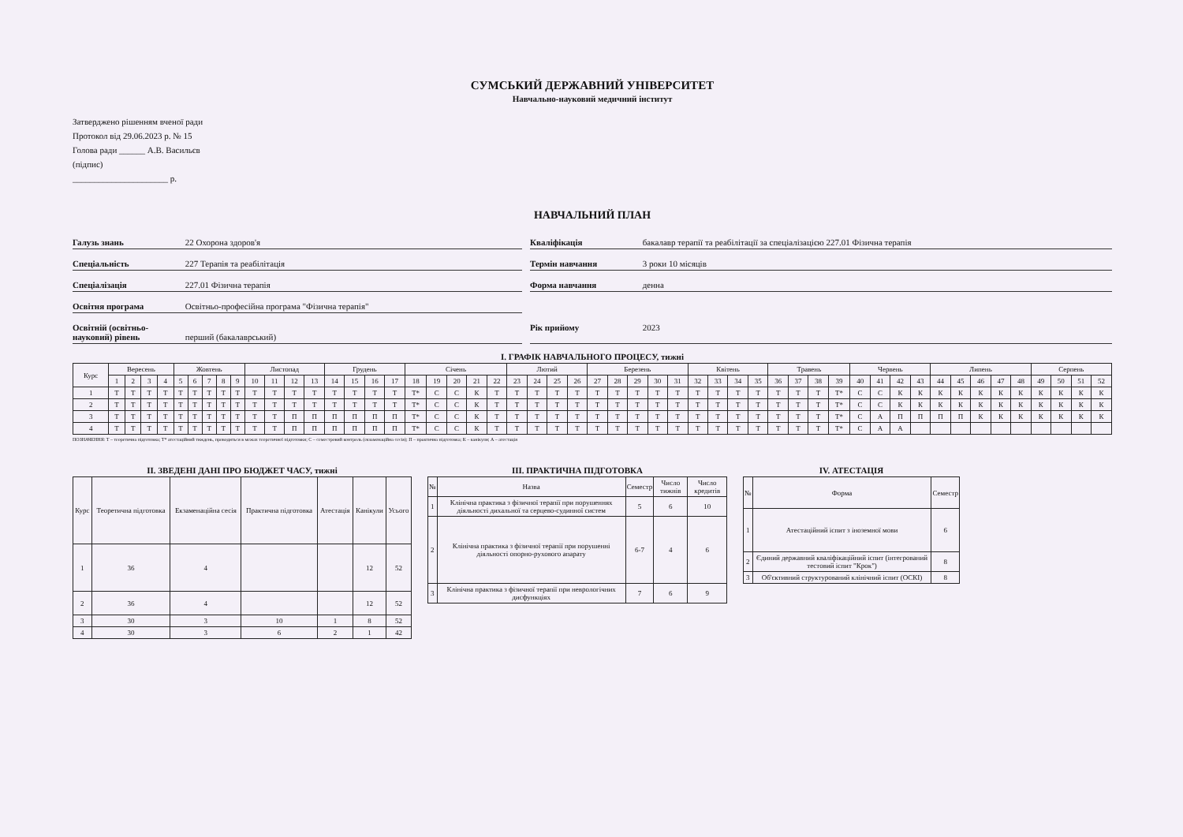СУМСЬКИЙ ДЕРЖАВНИЙ УНІВЕРСИТЕТ
Навчально-науковий медичний інститут
Затверджено рішенням вченої ради
Протокол від 29.06.2023 р. № 15
Голова ради ______ А.В. Васильєв
(підпис)
______________________ р.
НАВЧАЛЬНИЙ ПЛАН
Галузь знань 22 Охорона здоров'я
Кваліфікація бакалавр терапії та реабілітації за спеціалізацією 227.01 Фізична терапія
Спеціальність 227 Терапія та реабілітація
Термін навчання 3 роки 10 місяців
Спеціалізація 227.01 Фізична терапія
Форма навчання денна
Освітня програма Освітньо-професійна програма "Фізична терапія"
Освітній (освітньо-науковий) рівень перший (бакалаврський)
Рік прийому 2023
І. ГРАФІК НАВЧАЛЬНОГО ПРОЦЕСУ, тижні
| Курс | Вересень | | | | Жовтень | | | | | Листопад | | | | Грудень | | | | Січень | | | | | Лютий | | | | Березень | | | | | Квітень | | | | Травень | | | | Червень | | | | Липень | | | | | Серпень | | | |
| --- | --- | --- | --- | --- | --- | --- | --- | --- | --- | --- | --- | --- | --- | --- | --- | --- | --- | --- | --- | --- | --- | --- | --- | --- | --- | --- | --- | --- | --- | --- | --- | --- | --- | --- | --- | --- | --- | --- | --- | --- | --- | --- | --- | --- | --- | --- | --- | --- | --- | --- | --- | --- |
| | 1 | 2 | 3 | 4 | 5 | 6 | 7 | 8 | 9 | 10 | 11 | 12 | 13 | 14 | 15 | 16 | 17 | 18 | 19 | 20 | 21 | 22 | 23 | 24 | 25 | 26 | 27 | 28 | 29 | 30 | 31 | 32 | 33 | 34 | 35 | 36 | 37 | 38 | 39 | 40 | 41 | 42 | 43 | 44 | 45 | 46 | 47 | 48 | 49 | 50 | 51 | 52 |
| 1 | Т | Т | Т | Т | Т | Т | Т | Т | Т | Т | Т | Т | Т | Т | Т | Т | Т | Т* | С | С | К | Т | Т | Т | Т | Т | Т | Т | Т | Т | Т | Т | Т | Т | Т | Т | Т | Т | Т* | С | С | К | К | К | К | К | К | К | К | К | К | К |
| 2 | Т | Т | Т | Т | Т | Т | Т | Т | Т | Т | Т | Т | Т | Т | Т | Т | Т | Т* | С | С | К | Т | Т | Т | Т | Т | Т | Т | Т | Т | Т | Т | Т | Т | Т | Т | Т | Т | Т* | С | С | К | К | К | К | К | К | К | К | К | К | К |
| 3 | Т | Т | Т | Т | Т | Т | Т | Т | Т | Т | Т | П | П | П | П | П | П | Т* | С | С | К | Т | Т | Т | Т | Т | Т | Т | Т | Т | Т | Т | Т | Т | Т | Т | Т | Т | Т* | С | А | П | П | П | П | К | К | К | К | К | К | К |
| 4 | Т | Т | Т | Т | Т | Т | Т | Т | Т | Т | Т | П | П | П | П | П | П | Т* | С | С | К | Т | Т | Т | Т | Т | Т | Т | Т | Т | Т | Т | Т | Т | Т | Т | Т | Т | Т* | С | А | А | | | | | | | | | | |
ПОЗНАЧЕННЯ: Т – теоретична підготовка; Т* атестаційний тиждень, проводиться в межах теоретичної підготовки; С – семестровий контроль (екзаменаційна сесія); П – практична підготовка; К – канікули; А – атестація
ІІ. ЗВЕДЕНІ ДАНІ ПРО БЮДЖЕТ ЧАСУ, тижні
| Курс | Теоретична підготовка | Екзаменаційна сесія | Практична підготовка | Атестація | Канікули | Усього |
| --- | --- | --- | --- | --- | --- | --- |
| 1 | 36 | 4 | | | 12 | 52 |
| 2 | 36 | 4 | | | 12 | 52 |
| 3 | 30 | 3 | 10 | 1 | 8 | 52 |
| 4 | 30 | 3 | 6 | 2 | 1 | 42 |
ІІІ. ПРАКТИЧНА ПІДГОТОВКА
| № | Назва | Семестр | Число тижнів | Число кредитів |
| --- | --- | --- | --- | --- |
| 1 | Клінічна практика з фізичної терапії при порушеннях діяльності дихальної та серцево-судинної систем | 5 | 6 | 10 |
| 2 | Клінічна практика з фізичної терапії при порушенні діяльності опорно-рухового апарату | 6-7 | 4 | 6 |
| 3 | Клінічна практика з фізичної терапії при неврологічних дисфункціях | 7 | 6 | 9 |
IV. АТЕСТАЦІЯ
| № | Форма | Семестр |
| --- | --- | --- |
| 1 | Атестаційний іспит з іноземної мови | 6 |
| 2 | Єдиний державний кваліфікаційний іспит (інтегрований тестовий іспит "Крок") | 8 |
| 3 | Об'єктивний структурований клінічний іспит (ОСКІ) | 8 |